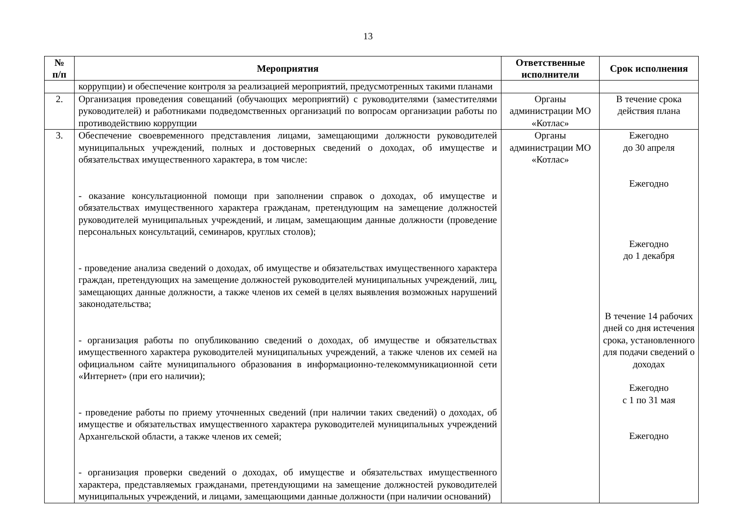13
| № п/п | Мероприятия | Ответственные исполнители | Срок исполнения |
| --- | --- | --- | --- |
| | коррупции) и обеспечение контроля за реализацией мероприятий, предусмотренных такими планами | | |
| 2. | Организация проведения совещаний (обучающих мероприятий) с руководителями (заместителями руководителей) и работниками подведомственных организаций по вопросам организации работы по противодействию коррупции | Органы администрации МО «Котлас» | В течение срока действия плана |
| 3. | Обеспечение своевременного представления лицами, замещающими должности руководителей муниципальных учреждений, полных и достоверных сведений о доходах, об имуществе и обязательствах имущественного характера, в том числе: - оказание консультационной помощи при заполнении справок о доходах, об имуществе и обязательствах имущественного характера гражданам, претендующим на замещение должностей руководителей муниципальных учреждений, и лицам, замещающим данные должности (проведение персональных консультаций, семинаров, круглых столов); - проведение анализа сведений о доходах, об имуществе и обязательствах имущественного характера граждан, претендующих на замещение должностей руководителей муниципальных учреждений, лиц, замещающих данные должности, а также членов их семей в целях выявления возможных нарушений законодательства; - организация работы по опубликованию сведений о доходах, об имуществе и обязательствах имущественного характера руководителей муниципальных учреждений, а также членов их семей на официальном сайте муниципального образования в информационно-телекоммуникационной сети «Интернет» (при его наличии); - проведение работы по приему уточненных сведений (при наличии таких сведений) о доходах, об имуществе и обязательствах имущественного характера руководителей муниципальных учреждений Архангельской области, а также членов их семей; - организация проверки сведений о доходах, об имуществе и обязательствах имущественного характера, представляемых гражданами, претендующими на замещение должностей руководителей муниципальных учреждений, и лицами, замещающими данные должности (при наличии оснований) | Органы администрации МО «Котлас» | Ежегодно до 30 апреля Ежегодно Ежегодно до 1 декабря В течение 14 рабочих дней со дня истечения срока, установленного для подачи сведений о доходах Ежегодно с 1 по 31 мая Ежегодно |